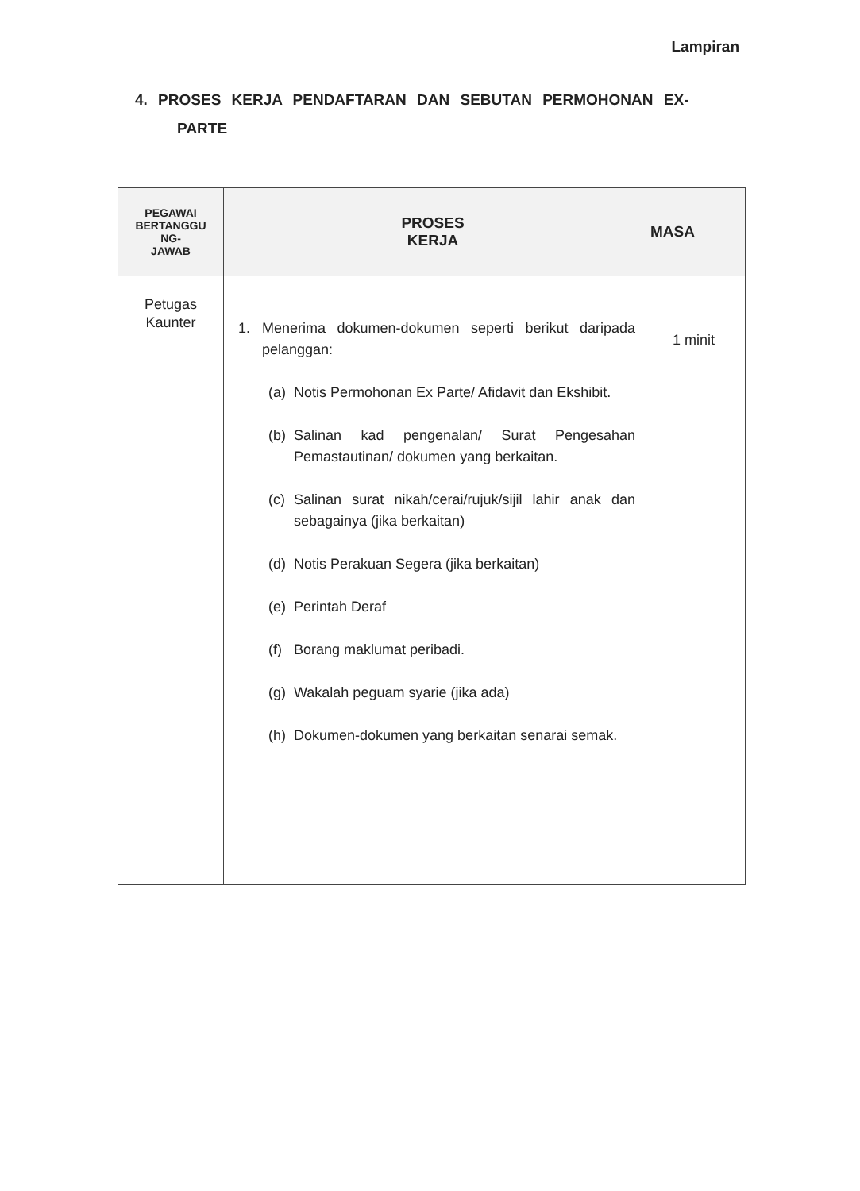Lampiran
4. PROSES KERJA PENDAFTARAN DAN SEBUTAN PERMOHONAN EX-
PARTE
| PEGAWAI BERTANGGU NG- JAWAB | PROSES KERJA | MASA |
| --- | --- | --- |
| Petugas Kaunter | 1. Menerima dokumen-dokumen seperti berikut daripada pelanggan: (a) Notis Permohonan Ex Parte/ Afidavit dan Ekshibit. (b) Salinan kad pengenalan/ Surat Pengesahan Pemastautinan/ dokumen yang berkaitan. (c) Salinan surat nikah/cerai/rujuk/sijil lahir anak dan sebagainya (jika berkaitan) (d) Notis Perakuan Segera (jika berkaitan) (e) Perintah Deraf (f) Borang maklumat peribadi. (g) Wakalah peguam syarie (jika ada) (h) Dokumen-dokumen yang berkaitan senarai semak. | 1 minit |